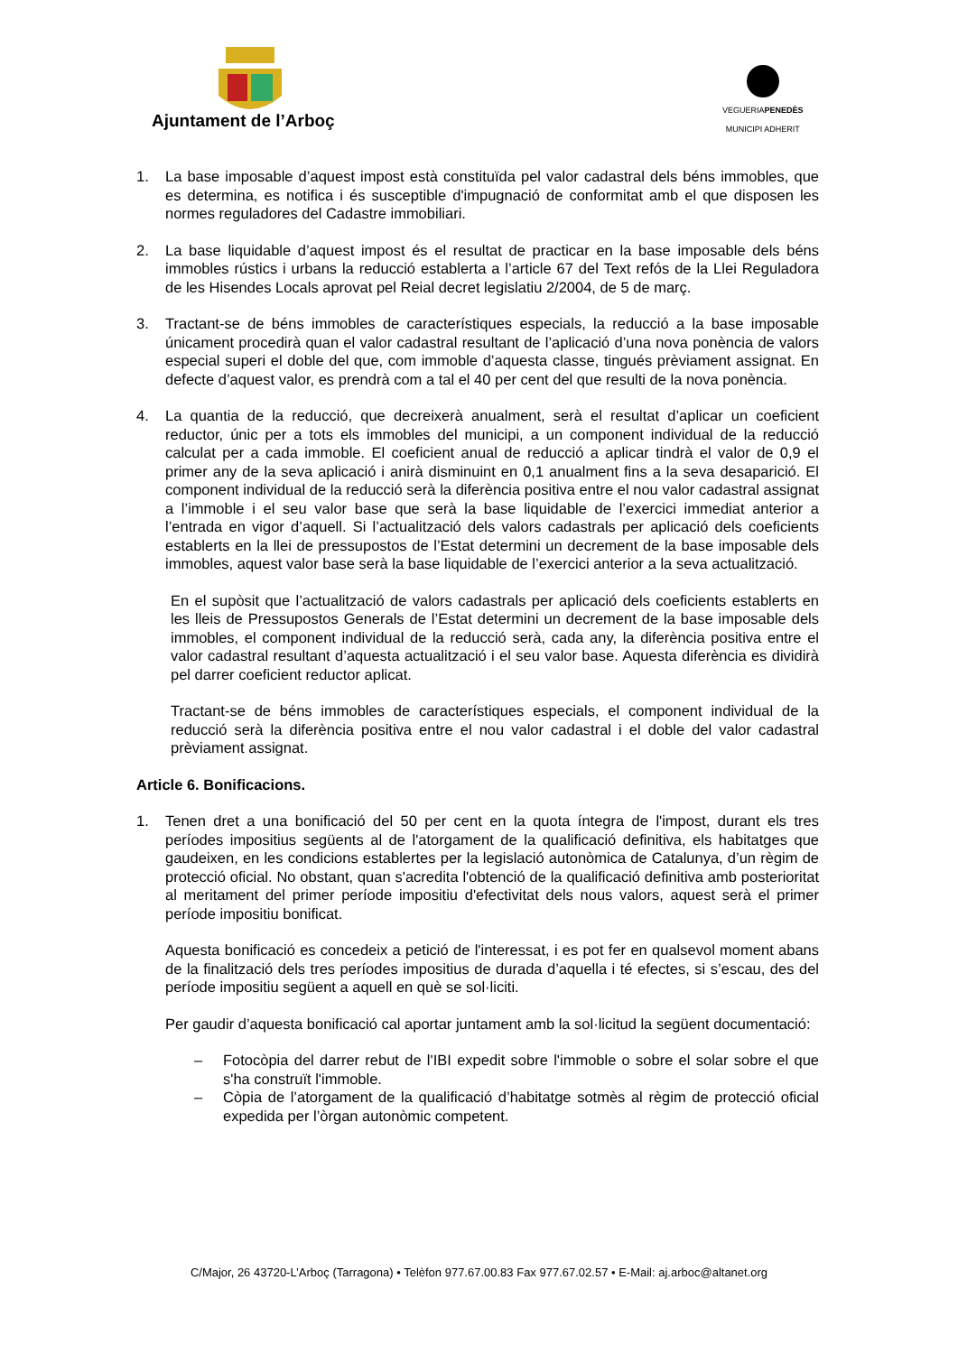Ajuntament de l’Arboç
VEGUERIAPENEDÈS
MUNICIPI ADHERIT
1. La base imposable d’aquest impost està constituïda pel valor cadastral dels béns immobles, que es determina, es notifica i és susceptible d'impugnació de conformitat amb el que disposen les normes reguladores del Cadastre immobiliari.
2. La base liquidable d’aquest impost és el resultat de practicar en la base imposable dels béns immobles rústics i urbans la reducció establerta a l’article 67 del Text refós de la Llei Reguladora de les Hisendes Locals aprovat pel Reial decret legislatiu 2/2004, de 5 de març.
3. Tractant-se de béns immobles de característiques especials, la reducció a la base imposable únicament procedirà quan el valor cadastral resultant de l’aplicació d’una nova ponència de valors especial superi el doble del que, com immoble d’aquesta classe, tingués prèviament assignat. En defecte d’aquest valor, es prendrà com a tal el 40 per cent del que resulti de la nova ponència.
4. La quantia de la reducció, que decreixerà anualment, serà el resultat d’aplicar un coeficient reductor, únic per a tots els immobles del municipi, a un component individual de la reducció calculat per a cada immoble. El coeficient anual de reducció a aplicar tindrà el valor de 0,9 el primer any de la seva aplicació i anirà disminuint en 0,1 anualment fins a la seva desaparició. El component individual de la reducció serà la diferència positiva entre el nou valor cadastral assignat a l’immoble i el seu valor base que serà la base liquidable de l’exercici immediat anterior a l’entrada en vigor d’aquell. Si l’actualització dels valors cadastrals per aplicació dels coeficients establerts en la llei de pressupostos de l’Estat determini un decrement de la base imposable dels immobles, aquest valor base serà la base liquidable de l’exercici anterior a la seva actualització.
En el supòsit que l’actualització de valors cadastrals per aplicació dels coeficients establerts en les lleis de Pressupostos Generals de l’Estat determini un decrement de la base imposable dels immobles, el component individual de la reducció serà, cada any, la diferència positiva entre el valor cadastral resultant d’aquesta actualització i el seu valor base. Aquesta diferència es dividirà pel darrer coeficient reductor aplicat.
Tractant-se de béns immobles de característiques especials, el component individual de la reducció serà la diferència positiva entre el nou valor cadastral i el doble del valor cadastral prèviament assignat.
Article 6. Bonificacions.
1. Tenen dret a una bonificació del 50 per cent en la quota íntegra de l'impost, durant els tres períodes impositius següents al de l'atorgament de la qualificació definitiva, els habitatges que gaudeixen, en les condicions establertes per la legislació autonòmica de Catalunya, d’un règim de protecció oficial. No obstant, quan s'acredita l'obtenció de la qualificació definitiva amb posterioritat al meritament del primer període impositiu d'efectivitat dels nous valors, aquest serà el primer període impositiu bonificat.
Aquesta bonificació es concedeix a petició de l'interessat, i es pot fer en qualsevol moment abans de la finalització dels tres períodes impositius de durada d’aquella i té efectes, si s’escau, des del període impositiu següent a aquell en què se sol·liciti.
Per gaudir d’aquesta bonificació cal aportar juntament amb la sol·licitud la següent documentació:
– Fotocòpia del darrer rebut de l'IBI expedit sobre l'immoble o sobre el solar sobre el que s'ha construït l'immoble.
– Còpia de l’atorgament de la qualificació d’habitatge sotmès al règim de protecció oficial expedida per l’òrgan autonòmic competent.
C/Major, 26 43720-L’Arboç (Tarragona) • Telèfon 977.67.00.83 Fax 977.67.02.57 • E-Mail: aj.arboc@altanet.org